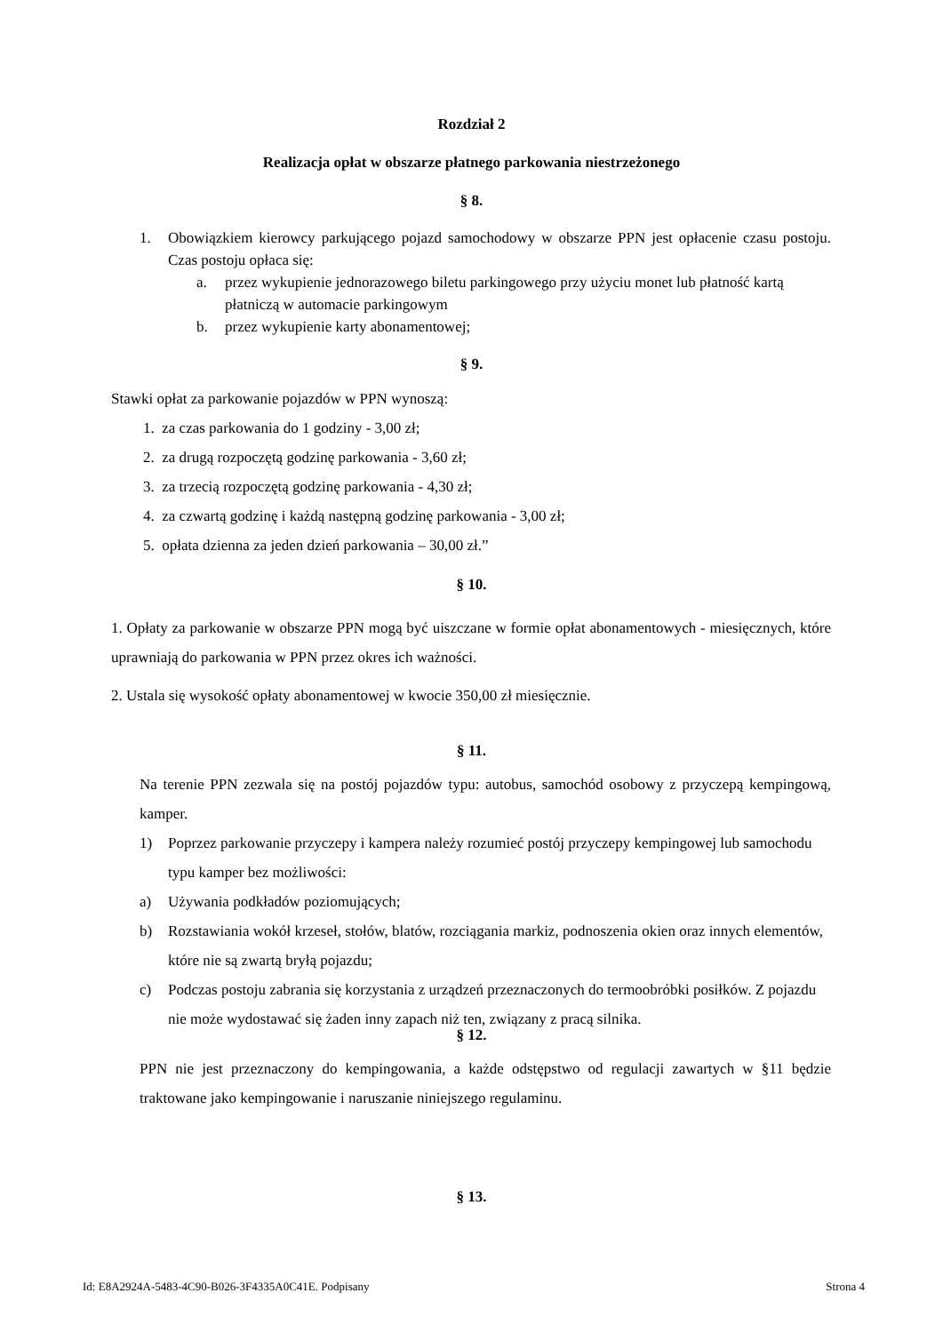Rozdział 2
Realizacja opłat w obszarze płatnego parkowania niestrzeżonego
§ 8.
1. Obowiązkiem kierowcy parkującego pojazd samochodowy w obszarze PPN jest opłacenie czasu postoju. Czas postoju opłaca się:
a. przez wykupienie jednorazowego biletu parkingowego przy użyciu monet lub płatność kartą płatniczą w automacie parkingowym
b. przez wykupienie karty abonamentowej;
§ 9.
Stawki opłat za parkowanie pojazdów w PPN wynoszą:
1. za czas parkowania do 1 godziny - 3,00 zł;
2. za drugą rozpoczętą godzinę parkowania - 3,60 zł;
3. za trzecią rozpoczętą godzinę parkowania - 4,30 zł;
4. za czwartą godzinę i każdą następną godzinę parkowania - 3,00 zł;
5. opłata dzienna za jeden dzień parkowania – 30,00 zł.”
§ 10.
1. Opłaty za parkowanie w obszarze PPN mogą być uiszczane w formie opłat abonamentowych - miesięcznych, które uprawniają do parkowania w PPN przez okres ich ważności.
2. Ustala się wysokość opłaty abonamentowej w kwocie 350,00 zł miesięcznie.
§ 11.
Na terenie PPN zezwala się na postój pojazdów typu: autobus, samochód osobowy z przyczepą kempingową, kamper.
1) Poprzez parkowanie przyczepy i kampera należy rozumieć postój przyczepy kempingowej lub samochodu typu kamper bez możliwości:
a) Używania podkładów poziomujących;
b) Rozstawiania wokół krzeseł, stołów, blatów, rozciągania markiz, podnoszenia okien oraz innych elementów, które nie są zwartą bryłą pojazdu;
c) Podczas postoju zabrania się korzystania z urządzeń przeznaczonych do termoobróbki posiłków. Z pojazdu nie może wydostawać się żaden inny zapach niż ten, związany z pracą silnika.
§ 12.
PPN nie jest przeznaczony do kempingowania, a każde odstępstwo od regulacji zawartych w §11 będzie traktowane jako kempingowanie i naruszanie niniejszego regulaminu.
§ 13.
Id: E8A2924A-5483-4C90-B026-3F4335A0C41E. Podpisany Strona 4